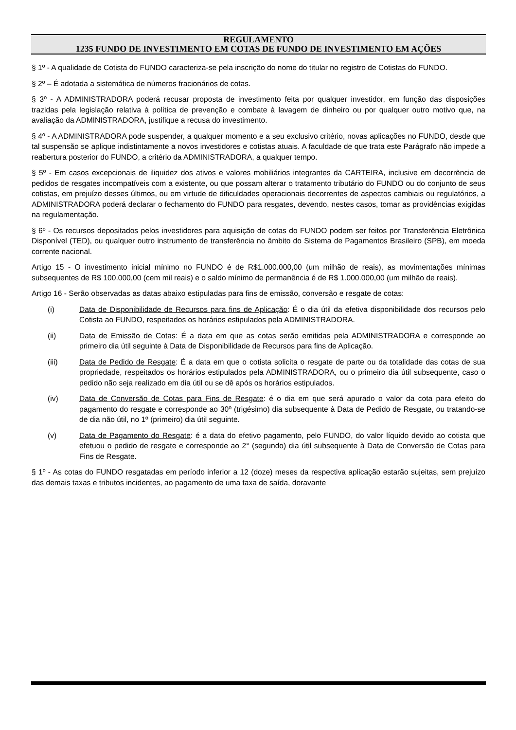REGULAMENTO
1235 FUNDO DE INVESTIMENTO EM COTAS DE FUNDO DE INVESTIMENTO EM AÇÕES
§ 1º - A qualidade de Cotista do FUNDO caracteriza-se pela inscrição do nome do titular no registro de Cotistas do FUNDO.
§ 2º – É adotada a sistemática de números fracionários de cotas.
§ 3º - A ADMINISTRADORA poderá recusar proposta de investimento feita por qualquer investidor, em função das disposições trazidas pela legislação relativa à política de prevenção e combate à lavagem de dinheiro ou por qualquer outro motivo que, na avaliação da ADMINISTRADORA, justifique a recusa do investimento.
§ 4º - A ADMINISTRADORA pode suspender, a qualquer momento e a seu exclusivo critério, novas aplicações no FUNDO, desde que tal suspensão se aplique indistintamente a novos investidores e cotistas atuais. A faculdade de que trata este Parágrafo não impede a reabertura posterior do FUNDO, a critério da ADMINISTRADORA, a qualquer tempo.
§ 5º - Em casos excepcionais de iliquidez dos ativos e valores mobiliários integrantes da CARTEIRA, inclusive em decorrência de pedidos de resgates incompatíveis com a existente, ou que possam alterar o tratamento tributário do FUNDO ou do conjunto de seus cotistas, em prejuízo desses últimos, ou em virtude de dificuldades operacionais decorrentes de aspectos cambiais ou regulatórios, a ADMINISTRADORA poderá declarar o fechamento do FUNDO para resgates, devendo, nestes casos, tomar as providências exigidas na regulamentação.
§ 6º - Os recursos depositados pelos investidores para aquisição de cotas do FUNDO podem ser feitos por Transferência Eletrônica Disponível (TED), ou qualquer outro instrumento de transferência no âmbito do Sistema de Pagamentos Brasileiro (SPB), em moeda corrente nacional.
Artigo 15 - O investimento inicial mínimo no FUNDO é de R$1.000.000,00 (um milhão de reais), as movimentações mínimas subsequentes de R$ 100.000,00 (cem mil reais) e o saldo mínimo de permanência é de R$ 1.000.000,00 (um milhão de reais).
Artigo 16 - Serão observadas as datas abaixo estipuladas para fins de emissão, conversão e resgate de cotas:
(i) Data de Disponibilidade de Recursos para fins de Aplicação: É o dia útil da efetiva disponibilidade dos recursos pelo Cotista ao FUNDO, respeitados os horários estipulados pela ADMINISTRADORA.
(ii) Data de Emissão de Cotas: É a data em que as cotas serão emitidas pela ADMINISTRADORA e corresponde ao primeiro dia útil seguinte à Data de Disponibilidade de Recursos para fins de Aplicação.
(iii) Data de Pedido de Resgate: É a data em que o cotista solicita o resgate de parte ou da totalidade das cotas de sua propriedade, respeitados os horários estipulados pela ADMINISTRADORA, ou o primeiro dia útil subsequente, caso o pedido não seja realizado em dia útil ou se dê após os horários estipulados.
(iv) Data de Conversão de Cotas para Fins de Resgate: é o dia em que será apurado o valor da cota para efeito do pagamento do resgate e corresponde ao 30º (trigésimo) dia subsequente à Data de Pedido de Resgate, ou tratando-se de dia não útil, no 1º (primeiro) dia útil seguinte.
(v) Data de Pagamento do Resgate: é a data do efetivo pagamento, pelo FUNDO, do valor líquido devido ao cotista que efetuou o pedido de resgate e corresponde ao 2° (segundo) dia útil subsequente à Data de Conversão de Cotas para Fins de Resgate.
§ 1º - As cotas do FUNDO resgatadas em período inferior a 12 (doze) meses da respectiva aplicação estarão sujeitas, sem prejuízo das demais taxas e tributos incidentes, ao pagamento de uma taxa de saída, doravante